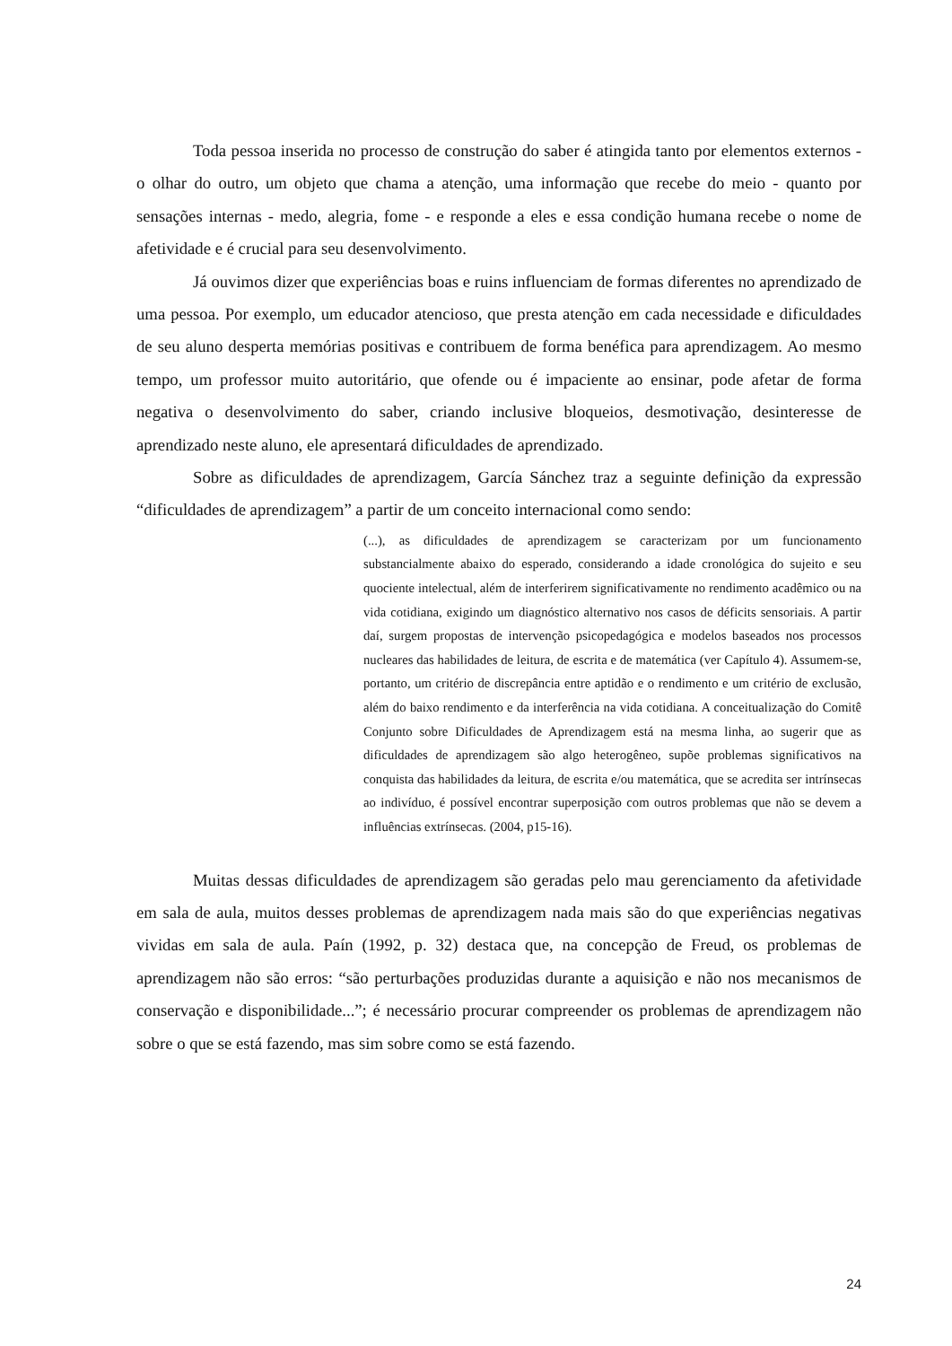Toda pessoa inserida no processo de construção do saber é atingida tanto por elementos externos - o olhar do outro, um objeto que chama a atenção, uma informação que recebe do meio - quanto por sensações internas - medo, alegria, fome - e responde a eles e essa condição humana recebe o nome de afetividade e é crucial para seu desenvolvimento.
Já ouvimos dizer que experiências boas e ruins influenciam de formas diferentes no aprendizado de uma pessoa. Por exemplo, um educador atencioso, que presta atenção em cada necessidade e dificuldades de seu aluno desperta memórias positivas e contribuem de forma benéfica para aprendizagem. Ao mesmo tempo, um professor muito autoritário, que ofende ou é impaciente ao ensinar, pode afetar de forma negativa o desenvolvimento do saber, criando inclusive bloqueios, desmotivação, desinteresse de aprendizado neste aluno, ele apresentará dificuldades de aprendizado.
Sobre as dificuldades de aprendizagem, García Sánchez traz a seguinte definição da expressão “dificuldades de aprendizagem” a partir de um conceito internacional como sendo:
(...), as dificuldades de aprendizagem se caracterizam por um funcionamento substancialmente abaixo do esperado, considerando a idade cronológica do sujeito e seu quociente intelectual, além de interferirem significativamente no rendimento acadêmico ou na vida cotidiana, exigindo um diagnóstico alternativo nos casos de déficits sensoriais. A partir daí, surgem propostas de intervenção psicopedagógica e modelos baseados nos processos nucleares das habilidades de leitura, de escrita e de matemática (ver Capítulo 4). Assumem-se, portanto, um critério de discrepância entre aptidão e o rendimento e um critério de exclusão, além do baixo rendimento e da interferência na vida cotidiana. A conceitualização do Comitê Conjunto sobre Dificuldades de Aprendizagem está na mesma linha, ao sugerir que as dificuldades de aprendizagem são algo heterogêneo, supõe problemas significativos na conquista das habilidades da leitura, de escrita e/ou matemática, que se acredita ser intrínsecas ao indivíduo, é possível encontrar superposição com outros problemas que não se devem a influências extrínsecas. (2004, p15-16).
Muitas dessas dificuldades de aprendizagem são geradas pelo mau gerenciamento da afetividade em sala de aula, muitos desses problemas de aprendizagem nada mais são do que experiências negativas vividas em sala de aula. Paín (1992, p. 32) destaca que, na concepção de Freud, os problemas de aprendizagem não são erros: “são perturbações produzidas durante a aquisição e não nos mecanismos de conservação e disponibilidade...”; é necessário procurar compreender os problemas de aprendizagem não sobre o que se está fazendo, mas sim sobre como se está fazendo.
24